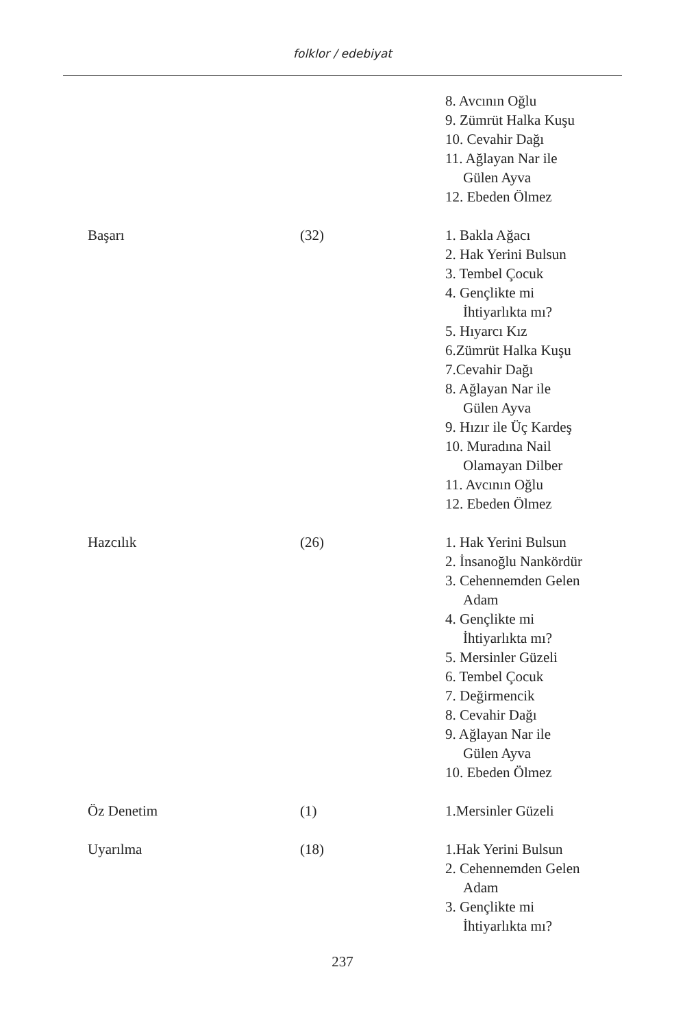folklor / edebiyat
| | | 8. Avcının Oğlu 9. Zümrüt Halka Kuşu 10. Cevahir Dağı 11. Ağlayan Nar ile Gülen Ayva 12. Ebeden Ölmez |
| Başarı | (32) | 1. Bakla Ağacı 2. Hak Yerini Bulsun 3. Tembel Çocuk 4. Gençlikte mi İhtiyarlıkta mı? 5. Hıyarcı Kız 6.Zümrüt Halka Kuşu 7.Cevahir Dağı 8. Ağlayan Nar ile Gülen Ayva 9. Hızır ile Üç Kardeş 10. Muradına Nail Olamayan Dilber 11. Avcının Oğlu 12. Ebeden Ölmez |
| Hazcılık | (26) | 1. Hak Yerini Bulsun 2. İnsanoğlu Nankördür 3. Cehennemden Gelen Adam 4. Gençlikte mi İhtiyarlıkta mı? 5. Mersinler Güzeli 6. Tembel Çocuk 7. Değirmencik 8. Cevahir Dağı 9. Ağlayan Nar ile Gülen Ayva 10. Ebeden Ölmez |
| Öz Denetim | (1) | 1.Mersinler Güzeli |
| Uyarılma | (18) | 1.Hak Yerini Bulsun 2. Cehennemden Gelen Adam 3. Gençlikte mi İhtiyarlıkta mı? |
237